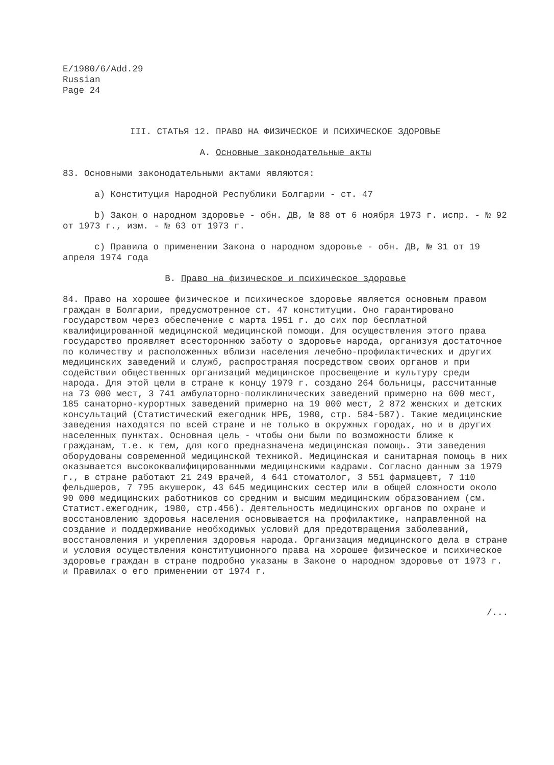E/1980/6/Add.29
Russian
Page 24
III. СТАТЬЯ 12. ПРАВО НА ФИЗИЧЕСКОЕ И ПСИХИЧЕСКОЕ ЗДОРОВЬЕ
A. Основные законодательные акты
83. Основными законодательными актами являются:
a) Конституция Народной Республики Болгарии - ст. 47
b) Закон о народном здоровье - обн. ДВ, № 88 от 6 ноября 1973 г. испр. - № 92 от 1973 г., изм. - № 63 от 1973 г.
c) Правила о применении Закона о народном здоровье - обн. ДВ, № 31 от 19 апреля 1974 года
B. Право на физическое и психическое здоровье
84. Право на хорошее физическое и психическое здоровье является основным правом граждан в Болгарии, предусмотренное ст. 47 конституции. Оно гарантировано государством через обеспечение с марта 1951 г. до сих пор бесплатной квалифицированной медицинской медицинской помощи. Для осуществления этого права государство проявляет всестороннюю заботу о здоровье народа, организуя достаточное по количеству и расположенных вблизи населения лечебно-профилактических и других медицинских заведений и служб, распространяя посредством своих органов и при содействии общественных организаций медицинское просвещение и культуру среди народа. Для этой цели в стране к концу 1979 г. создано 264 больницы, рассчитанные на 73 000 мест, 3 741 амбулаторно-поликлинических заведений примерно на 600 мест, 185 санаторно-курортных заведений примерно на 19 000 мест, 2 872 женских и детских консультаций (Статистический ежегодник НРБ, 1980, стр. 584-587). Такие медицинские заведения находятся по всей стране и не только в окружных городах, но и в других населенных пунктах. Основная цель - чтобы они были по возможности ближе к гражданам, т.е. к тем, для кого предназначена медицинская помощь. Эти заведения оборудованы современной медицинской техникой. Медицинская и санитарная помощь в них оказывается высококвалифицированными медицинскими кадрами. Согласно данным за 1979 г., в стране работают 21 249 врачей, 4 641 стоматолог, 3 551 фармацевт, 7 110 фельдшеров, 7 795 акушерок, 43 645 медицинских сестер или в общей сложности около 90 000 медицинских работников со средним и высшим медицинским образованием (см. Статист.ежегодник, 1980, стр.456). Деятельность медицинских органов по охране и восстановлению здоровья населения основывается на профилактике, направленной на создание и поддерживание необходимых условий для предотвращения заболеваний, восстановления и укрепления здоровья народа. Организация медицинского дела в стране и условия осуществления конституционного права на хорошее физическое и психическое здоровье граждан в стране подробно указаны в Законе о народном здоровье от 1973 г. и Правилах о его применении от 1974 г.
/...